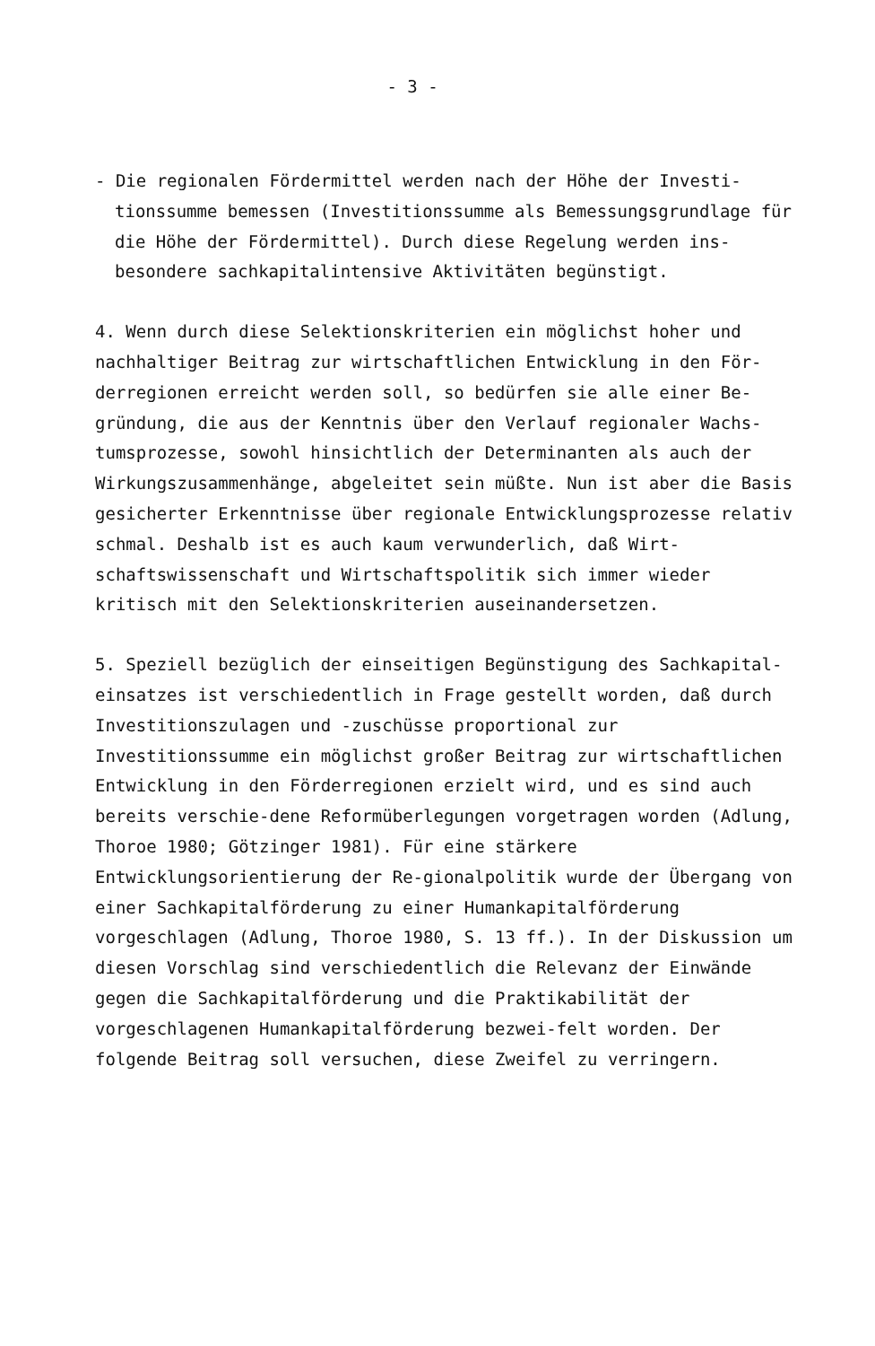- 3 -
- Die regionalen Fördermittel werden nach der Höhe der Investi-tionssumme bemessen (Investitionssumme als Bemessungsgrundlage für die Höhe der Fördermittel). Durch diese Regelung werden ins-besondere sachkapitalintensive Aktivitäten begünstigt.
4. Wenn durch diese Selektionskriterien ein möglichst hoher und nachhaltiger Beitrag zur wirtschaftlichen Entwicklung in den För-derregionen erreicht werden soll, so bedürfen sie alle einer Be-gründung, die aus der Kenntnis über den Verlauf regionaler Wachs-tumsprozesse, sowohl hinsichtlich der Determinanten als auch der Wirkungszusammenhänge, abgeleitet sein müßte. Nun ist aber die Basis gesicherter Erkenntnisse über regionale Entwicklungsprozesse relativ schmal. Deshalb ist es auch kaum verwunderlich, daß Wirt-schaftswissenschaft und Wirtschaftspolitik sich immer wieder kritisch mit den Selektionskriterien auseinandersetzen.
5. Speziell bezüglich der einseitigen Begünstigung des Sachkapital-einsatzes ist verschiedentlich in Frage gestellt worden, daß durch Investitionszulagen und -zuschüsse proportional zur Investitionssumme ein möglichst großer Beitrag zur wirtschaftlichen Entwicklung in den Förderregionen erzielt wird, und es sind auch bereits verschie-dene Reformüberlegungen vorgetragen worden (Adlung, Thoroe 1980; Götzinger 1981). Für eine stärkere Entwicklungsorientierung der Re-gionalpolitik wurde der Übergang von einer Sachkapitalförderung zu einer Humankapitalförderung vorgeschlagen (Adlung, Thoroe 1980, S. 13 ff.). In der Diskussion um diesen Vorschlag sind verschiedentlich die Relevanz der Einwände gegen die Sachkapitalförderung und die Praktikabilität der vorgeschlagenen Humankapitalförderung bezwei-felt worden. Der folgende Beitrag soll versuchen, diese Zweifel zu verringern.